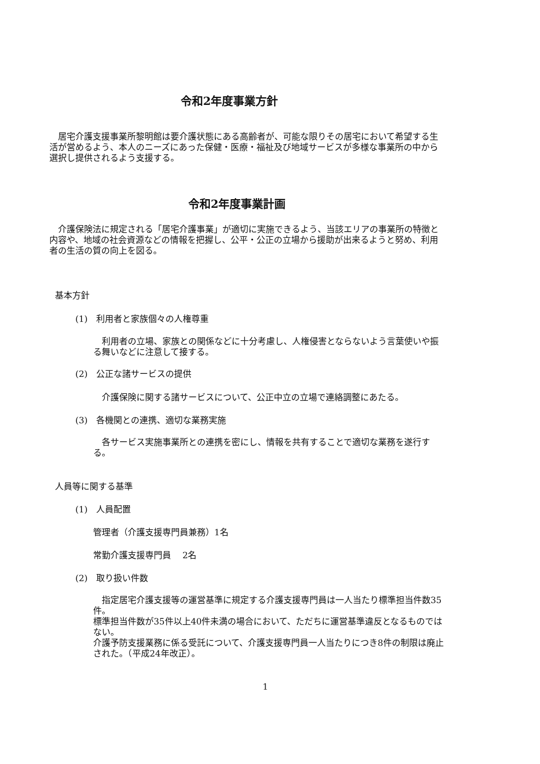令和2年度事業方針
　居宅介護支援事業所黎明館は要介護状態にある高齢者が、可能な限りその居宅において希望する生活が営めるよう、本人のニーズにあった保健・医療・福祉及び地域サービスが多様な事業所の中から選択し提供されるよう支援する。
令和2年度事業計画
　介護保険法に規定される「居宅介護事業」が適切に実施できるよう、当該エリアの事業所の特徴と内容や、地域の社会資源などの情報を把握し、公平・公正の立場から援助が出来るようと努め、利用者の生活の質の向上を図る。
基本方針
(1)　利用者と家族個々の人権尊重
　利用者の立場、家族との関係などに十分考慮し、人権侵害とならないよう言葉使いや振る舞いなどに注意して接する。
(2)　公正な諸サービスの提供
　介護保険に関する諸サービスについて、公正中立の立場で連絡調整にあたる。
(3)　各機関との連携、適切な業務実施
　各サービス実施事業所との連携を密にし、情報を共有することで適切な業務を遂行する。
人員等に関する基準
(1)　人員配置
管理者（介護支援専門員兼務）1名
常勤介護支援専門員　 2名
(2)　取り扱い件数
　指定居宅介護支援等の運営基準に規定する介護支援専門員は一人当たり標準担当件数35件。
標準担当件数が35件以上40件未満の場合において、ただちに運営基準違反となるものではない。
介護予防支援業務に係る受託について、介護支援専門員一人当たりにつき8件の制限は廃止された。（平成24年改正）。
1